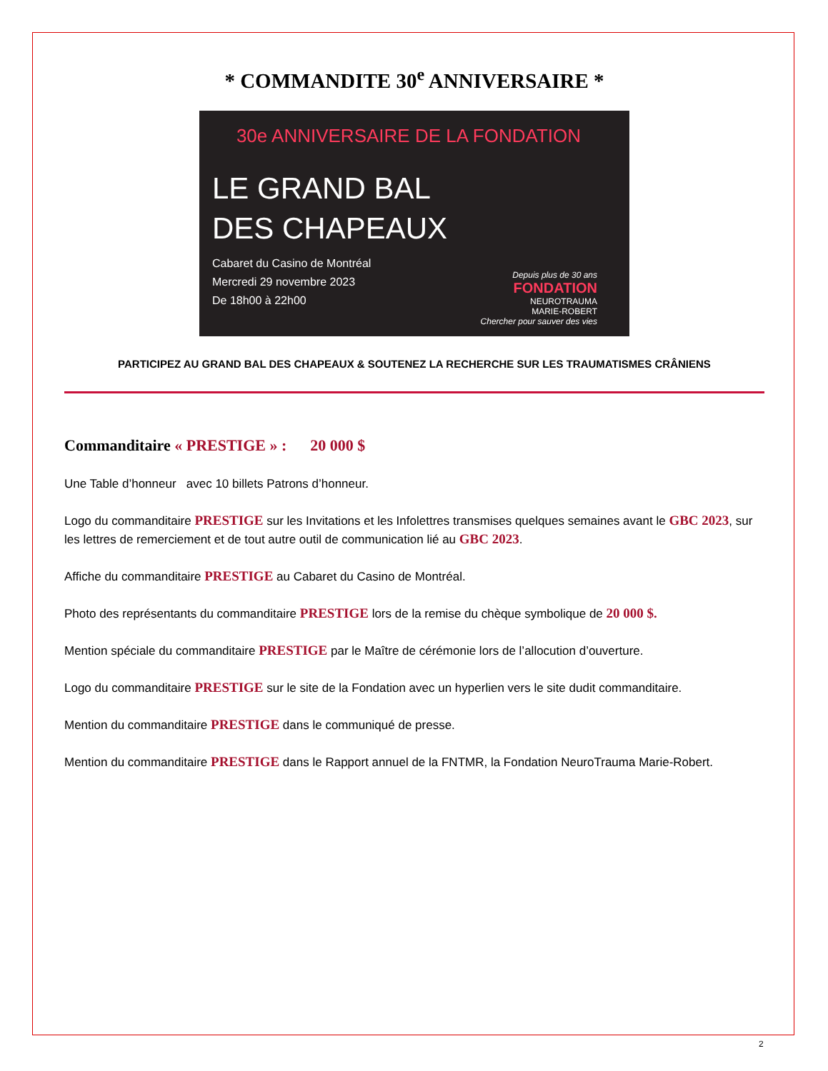* COMMANDITE 30<sup>e</sup> ANNIVERSAIRE *
30e ANNIVERSAIRE DE LA FONDATION
LE GRAND BAL
DES CHAPEAUX
Cabaret du Casino de Montréal
Mercredi 29 novembre 2023
De 18h00 à 22h00
Depuis plus de 30 ans
FONDATION
NEUROTRAUMA
MARIE-ROBERT
Chercher pour sauver des vies
PARTICIPEZ AU GRAND BAL DES CHAPEAUX & SOUTENEZ LA RECHERCHE SUR LES TRAUMATISMES CRÂNIENS
Commanditaire « PRESTIGE » : 20 000 $
Une Table d’honneur avec 10 billets Patrons d’honneur.
Logo du commanditaire PRESTIGE sur les Invitations et les Infolettres transmises quelques semaines avant le GBC 2023, sur les lettres de remerciement et de tout autre outil de communication lié au GBC 2023.
Affiche du commanditaire PRESTIGE au Cabaret du Casino de Montréal.
Photo des représentants du commanditaire PRESTIGE lors de la remise du chèque symbolique de 20 000 $.
Mention spéciale du commanditaire PRESTIGE par le Maître de cérémonie lors de l’allocution d’ouverture.
Logo du commanditaire PRESTIGE sur le site de la Fondation avec un hyperlien vers le site dudit commanditaire.
Mention du commanditaire PRESTIGE dans le communiqué de presse.
Mention du commanditaire PRESTIGE dans le Rapport annuel de la FNTMR, la Fondation NeuroTrauma Marie-Robert.
2